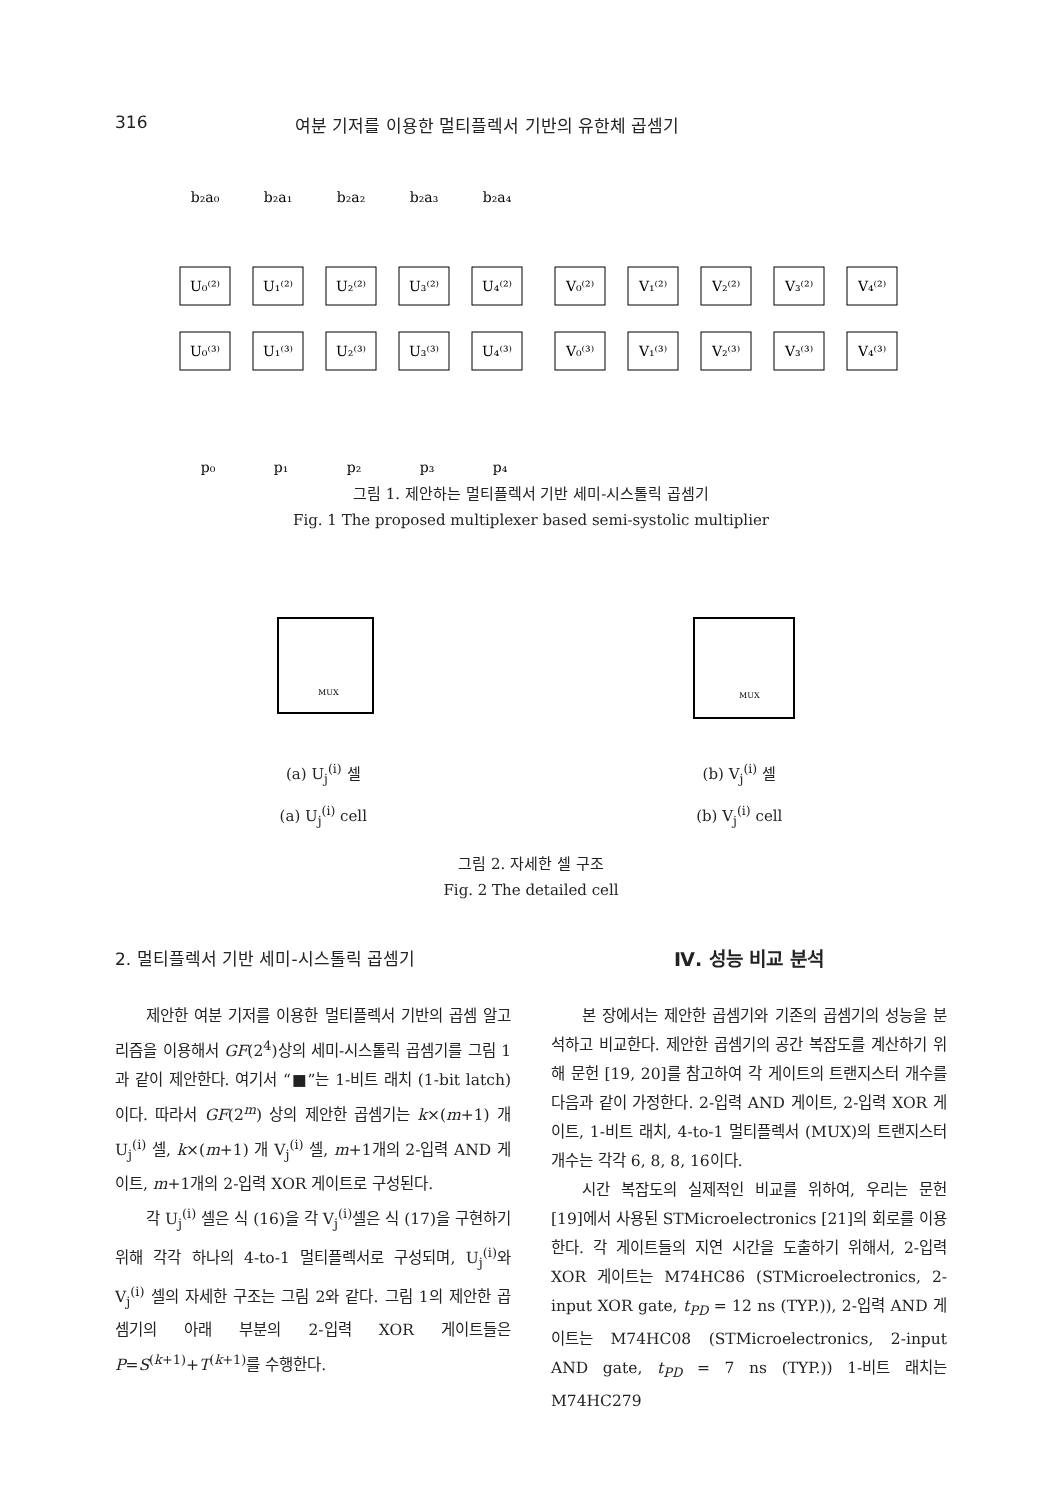316 여분 기저를 이용한 멀티플렉서 기반의 유한체 곱셈기
b₂a₀
b₂a₁
b₂a₂
b₂a₃
b₂a₄
U₀⁽²⁾
U₁⁽²⁾
U₂⁽²⁾
U₃⁽²⁾
U₄⁽²⁾
V₀⁽²⁾
V₁⁽²⁾
V₂⁽²⁾
V₃⁽²⁾
V₄⁽²⁾
U₀⁽³⁾
U₁⁽³⁾
U₂⁽³⁾
U₃⁽³⁾
U₄⁽³⁾
V₀⁽³⁾
V₁⁽³⁾
V₂⁽³⁾
V₃⁽³⁾
V₄⁽³⁾
p₀
p₁
p₂
p₃
p₄
그림 1. 제안하는 멀티플렉서 기반 세미-시스톨릭 곱셈기
Fig. 1 The proposed multiplexer based semi-systolic multiplier
MUX
MUX
(a) U<sub>j</sub><sup>(i)</sup> 셀
(a) U<sub>j</sub><sup>(i)</sup> cell
(b) V<sub>j</sub><sup>(i)</sup> 셀
(b) V<sub>j</sub><sup>(i)</sup> cell
그림 2. 자세한 셀 구조
Fig. 2 The detailed cell
2. 멀티플렉서 기반 세미-시스톨릭 곱셈기
제안한 여분 기저를 이용한 멀티플렉서 기반의 곱셈 알고리즘을 이용해서 GF(2<sup>4</sup>)상의 세미-시스톨릭 곱셈기를 그림 1과 같이 제안한다. 여기서 “■”는 1-비트 래치 (1-bit latch)이다. 따라서 GF(2<sup>m</sup>) 상의 제안한 곱셈기는 k×(m+1) 개 U<sub>j</sub><sup>(i)</sup> 셀, k×(m+1) 개 V<sub>j</sub><sup>(i)</sup> 셀, m+1개의 2-입력 AND 게이트, m+1개의 2-입력 XOR 게이트로 구성된다.
각 U<sub>j</sub><sup>(i)</sup> 셀은 식 (16)을 각 V<sub>j</sub><sup>(i)</sup>셀은 식 (17)을 구현하기 위해 각각 하나의 4-to-1 멀티플렉서로 구성되며, U<sub>j</sub><sup>(i)</sup>와 V<sub>j</sub><sup>(i)</sup> 셀의 자세한 구조는 그림 2와 같다. 그림 1의 제안한 곱셈기의 아래 부분의 2-입력 XOR 게이트들은 P=S<sup>(k+1)</sup>+T<sup>(k+1)</sup>를 수행한다.
Ⅳ. 성능 비교 분석
본 장에서는 제안한 곱셈기와 기존의 곱셈기의 성능을 분석하고 비교한다. 제안한 곱셈기의 공간 복잡도를 계산하기 위해 문헌 [19, 20]를 참고하여 각 게이트의 트랜지스터 개수를 다음과 같이 가정한다. 2-입력 AND 게이트, 2-입력 XOR 게이트, 1-비트 래치, 4-to-1 멀티플렉서 (MUX)의 트랜지스터 개수는 각각 6, 8, 8, 16이다.
시간 복잡도의 실제적인 비교를 위하여, 우리는 문헌 [19]에서 사용된 STMicroelectronics [21]의 회로를 이용한다. 각 게이트들의 지연 시간을 도출하기 위해서, 2-입력 XOR 게이트는 M74HC86 (STMicroelectronics, 2-input XOR gate, t<sub>PD</sub> = 12 ns (TYP.)), 2-입력 AND 게이트는 M74HC08 (STMicroelectronics, 2-input AND gate, t<sub>PD</sub> = 7 ns (TYP.)) 1-비트 래치는 M74HC279